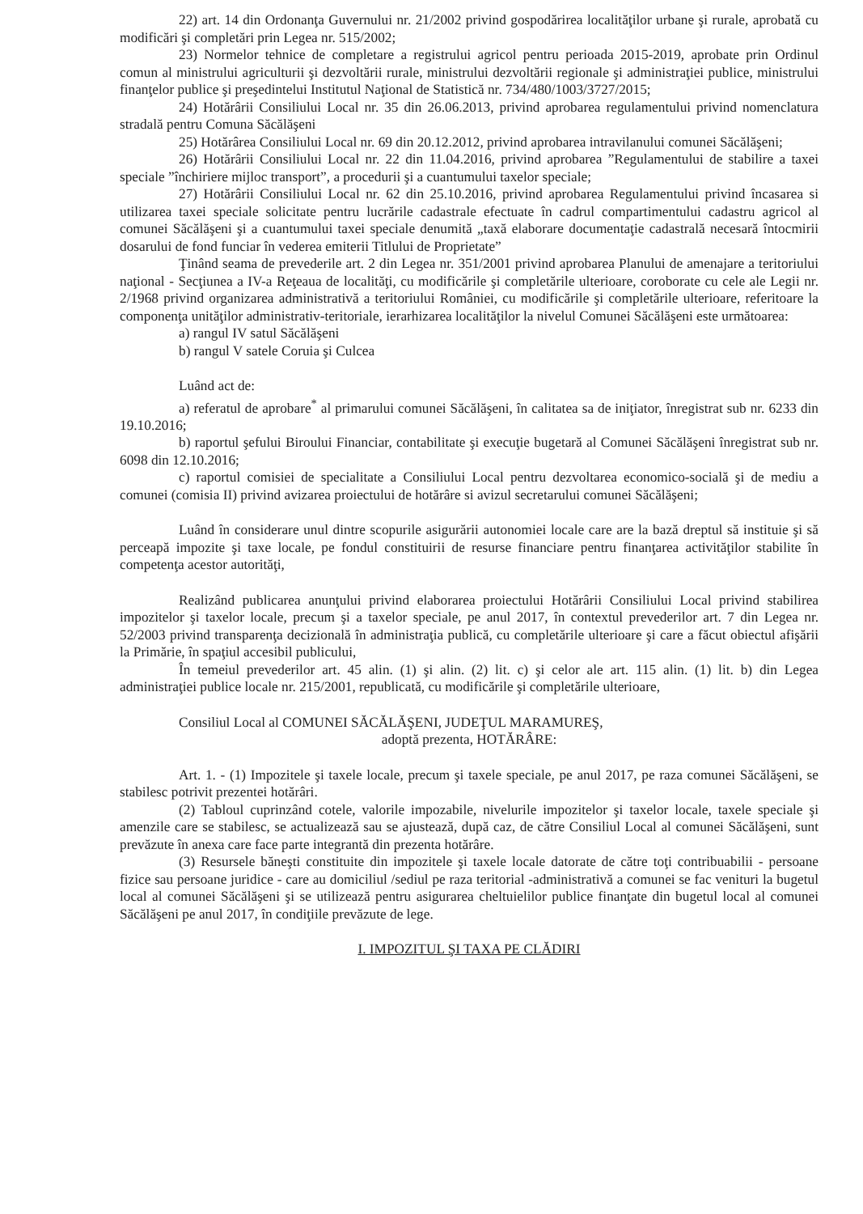22) art. 14 din Ordonanţa Guvernului nr. 21/2002 privind gospodărirea localităţilor urbane şi rurale, aprobată cu modificări şi completări prin Legea nr. 515/2002;
23) Normelor tehnice de completare a registrului agricol pentru perioada 2015-2019, aprobate prin Ordinul comun al ministrului agriculturii şi dezvoltării rurale, ministrului dezvoltării regionale şi administraţiei publice, ministrului finanţelor publice şi preşedintelui Institutul Naţional de Statistică nr. 734/480/1003/3727/2015;
24) Hotărârii Consiliului Local nr. 35 din 26.06.2013, privind aprobarea regulamentului privind nomenclatura stradală pentru Comuna Săcălăşeni
25) Hotărârea Consiliului Local nr. 69 din 20.12.2012, privind aprobarea intravilanului comunei Săcălăşeni;
26) Hotărârii Consiliului Local nr. 22 din 11.04.2016, privind aprobarea ”Regulamentului de stabilire a taxei speciale ”închiriere mijloc transport”, a procedurii şi a cuantumului taxelor speciale;
27) Hotărârii Consiliului Local nr. 62 din 25.10.2016, privind aprobarea Regulamentului privind încasarea si utilizarea taxei speciale solicitate pentru lucrările cadastrale efectuate în cadrul compartimentului cadastru agricol al comunei Săcălăşeni şi a cuantumului taxei speciale denumită „taxă elaborare documentaţie cadastrală necesară întocmirii dosarului de fond funciar în vederea emiterii Titlului de Proprietate”
Ţinând seama de prevederile art. 2 din Legea nr. 351/2001 privind aprobarea Planului de amenajare a teritoriului naţional - Secţiunea a IV-a Reţeaua de localităţi, cu modificările şi completările ulterioare, coroborate cu cele ale Legii nr. 2/1968 privind organizarea administrativă a teritoriului României, cu modificările şi completările ulterioare, referitoare la componenţa unităţilor administrativ-teritoriale, ierarhizarea localităţilor la nivelul Comunei Săcălăşeni este următoarea:
a) rangul IV satul Săcălăşeni
b) rangul V satele Coruia şi Culcea
Luând act de:
a) referatul de aprobare<sup>*</sup> al primarului comunei Săcălăşeni, în calitatea sa de iniţiator, înregistrat sub nr. 6233 din 19.10.2016;
b) raportul şefului Biroului Financiar, contabilitate şi execuţie bugetară al Comunei Săcălăşeni înregistrat sub nr. 6098 din 12.10.2016;
c) raportul comisiei de specialitate a Consiliului Local pentru dezvoltarea economico-socială şi de mediu a comunei (comisia II) privind avizarea proiectului de hotărâre si avizul secretarului comunei Săcălăşeni;
Luând în considerare unul dintre scopurile asigurării autonomiei locale care are la bază dreptul să instituie şi să perceapă impozite şi taxe locale, pe fondul constituirii de resurse financiare pentru finanţarea activităţilor stabilite în competenţa acestor autorităţi,
Realizând publicarea anunţului privind elaborarea proiectului Hotărârii Consiliului Local privind stabilirea impozitelor şi taxelor locale, precum şi a taxelor speciale, pe anul 2017, în contextul prevederilor art. 7 din Legea nr. 52/2003 privind transparenţa decizională în administraţia publică, cu completările ulterioare şi care a făcut obiectul afişării la Primărie, în spaţiul accesibil publicului,
În temeiul prevederilor art. 45 alin. (1) şi alin. (2) lit. c) şi celor ale art. 115 alin. (1) lit. b) din Legea administraţiei publice locale nr. 215/2001, republicată, cu modificările şi completările ulterioare,
Consiliul Local al COMUNEI SĂCĂLĂŞENI, JUDEŢUL MARAMUREŞ,
adoptă prezenta, HOTĂRÂRE:
Art. 1. - (1) Impozitele şi taxele locale, precum şi taxele speciale, pe anul 2017, pe raza comunei Săcălăşeni, se stabilesc potrivit prezentei hotărâri.
(2) Tabloul cuprinzând cotele, valorile impozabile, nivelurile impozitelor şi taxelor locale, taxele speciale şi amenzile care se stabilesc, se actualizează sau se ajustează, după caz, de către Consiliul Local al comunei Săcălăşeni, sunt prevăzute în anexa care face parte integrantă din prezenta hotărâre.
(3) Resursele băneşti constituite din impozitele şi taxele locale datorate de către toţi contribuabilii - persoane fizice sau persoane juridice - care au domiciliul /sediul pe raza teritorial -administrativă a comunei se fac venituri la bugetul local al comunei Săcălăşeni şi se utilizează pentru asigurarea cheltuielilor publice finanţate din bugetul local al comunei Săcălăşeni pe anul 2017, în condiţiile prevăzute de lege.
I. IMPOZITUL ŞI TAXA PE CLĂDIRI